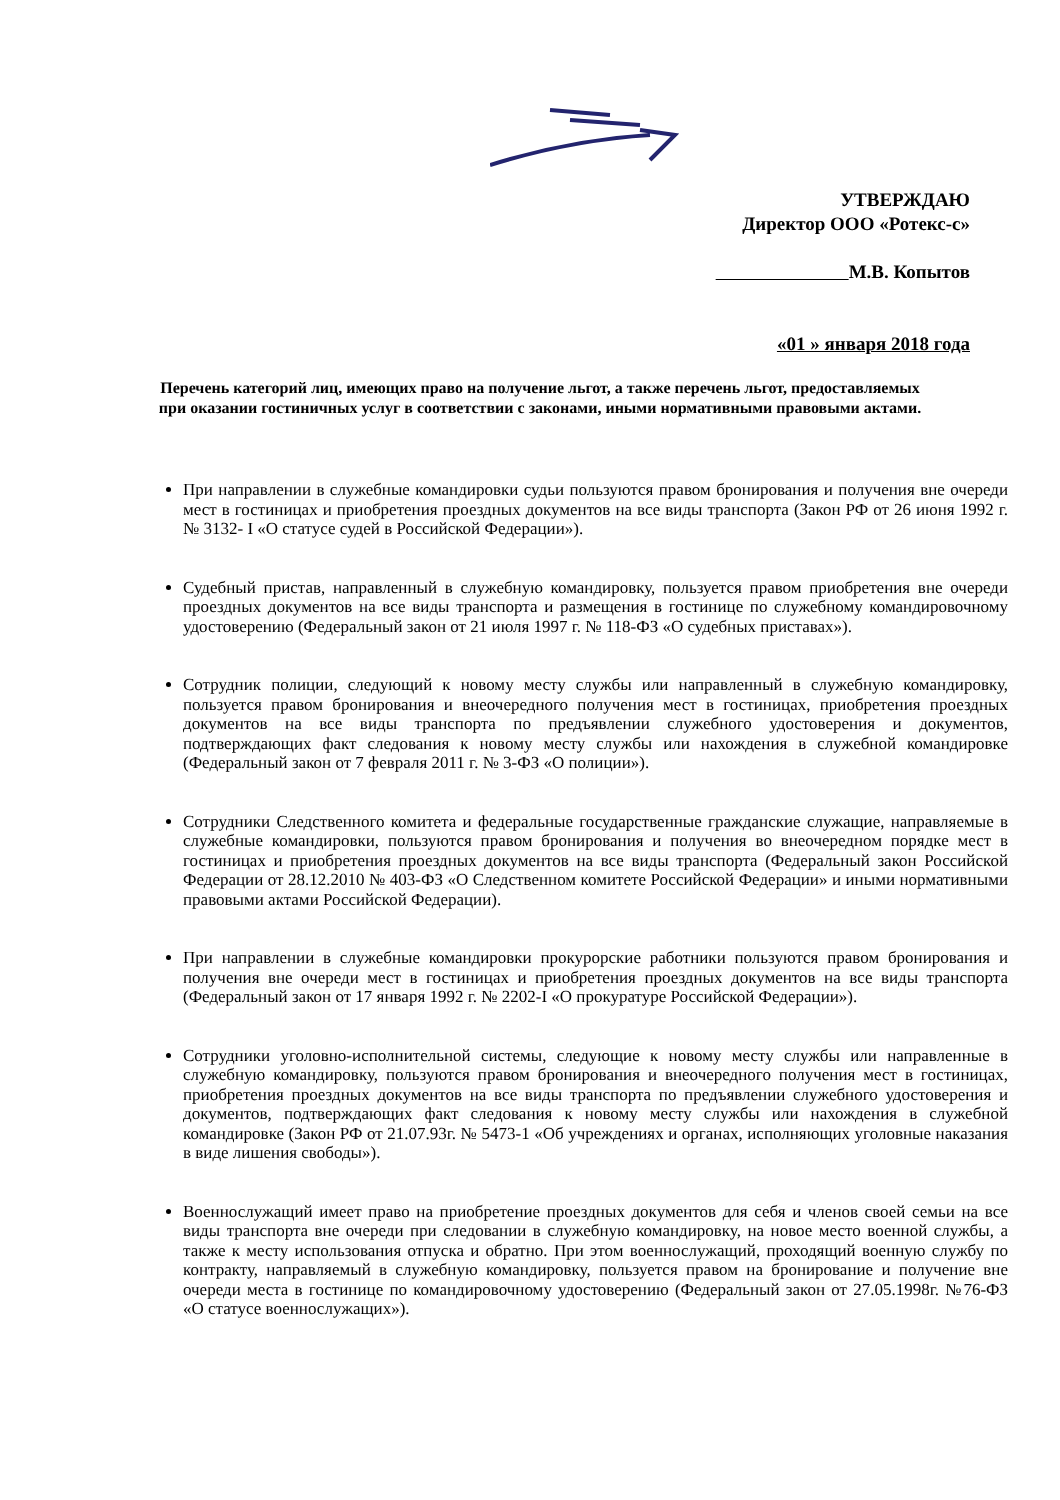УТВЕРЖДАЮ
Директор ООО «Ротекс-с»
М.В. Копытов
«01 » января 2018 года
Перечень категорий лиц, имеющих право на получение льгот, а также перечень льгот, предоставляемых при оказании гостиничных услуг в соответствии с законами, иными нормативными правовыми актами.
При направлении в служебные командировки судьи пользуются правом бронирования и получения вне очереди мест в гостиницах и приобретения проездных документов на все виды транспорта (Закон РФ от 26 июня 1992 г. № 3132- I «О статусе судей в Российской Федерации»).
Судебный пристав, направленный в служебную командировку, пользуется правом приобретения вне очереди проездных документов на все виды транспорта и размещения в гостинице по служебному командировочному удостоверению (Федеральный закон от 21 июля 1997 г. № 118-ФЗ «О судебных приставах»).
Сотрудник полиции, следующий к новому месту службы или направленный в служебную командировку, пользуется правом бронирования и внеочередного получения мест в гостиницах, приобретения проездных документов на все виды транспорта по предъявлении служебного удостоверения и документов, подтверждающих факт следования к новому месту службы или нахождения в служебной командировке (Федеральный закон от 7 февраля 2011 г. № 3-ФЗ «О полиции»).
Сотрудники Следственного комитета и федеральные государственные гражданские служащие, направляемые в служебные командировки, пользуются правом бронирования и получения во внеочередном порядке мест в гостиницах и приобретения проездных документов на все виды транспорта (Федеральный закон Российской Федерации от 28.12.2010 № 403-ФЗ «О Следственном комитете Российской Федерации» и иными нормативными правовыми актами Российской Федерации).
При направлении в служебные командировки прокурорские работники пользуются правом бронирования и получения вне очереди мест в гостиницах и приобретения проездных документов на все виды транспорта (Федеральный закон от 17 января 1992 г. № 2202-I «О прокуратуре Российской Федерации»).
Сотрудники уголовно-исполнительной системы, следующие к новому месту службы или направленные в служебную командировку, пользуются правом бронирования и внеочередного получения мест в гостиницах, приобретения проездных документов на все виды транспорта по предъявлении служебного удостоверения и документов, подтверждающих факт следования к новому месту службы или нахождения в служебной командировке (Закон РФ от 21.07.93г. № 5473-1 «Об учреждениях и органах, исполняющих уголовные наказания в виде лишения свободы»).
Военнослужащий имеет право на приобретение проездных документов для себя и членов своей семьи на все виды транспорта вне очереди при следовании в служебную командировку, на новое место военной службы, а также к месту использования отпуска и обратно. При этом военнослужащий, проходящий военную службу по контракту, направляемый в служебную командировку, пользуется правом на бронирование и получение вне очереди места в гостинице по командировочному удостоверению (Федеральный закон от 27.05.1998г. №76-ФЗ «О статусе военнослужащих»).